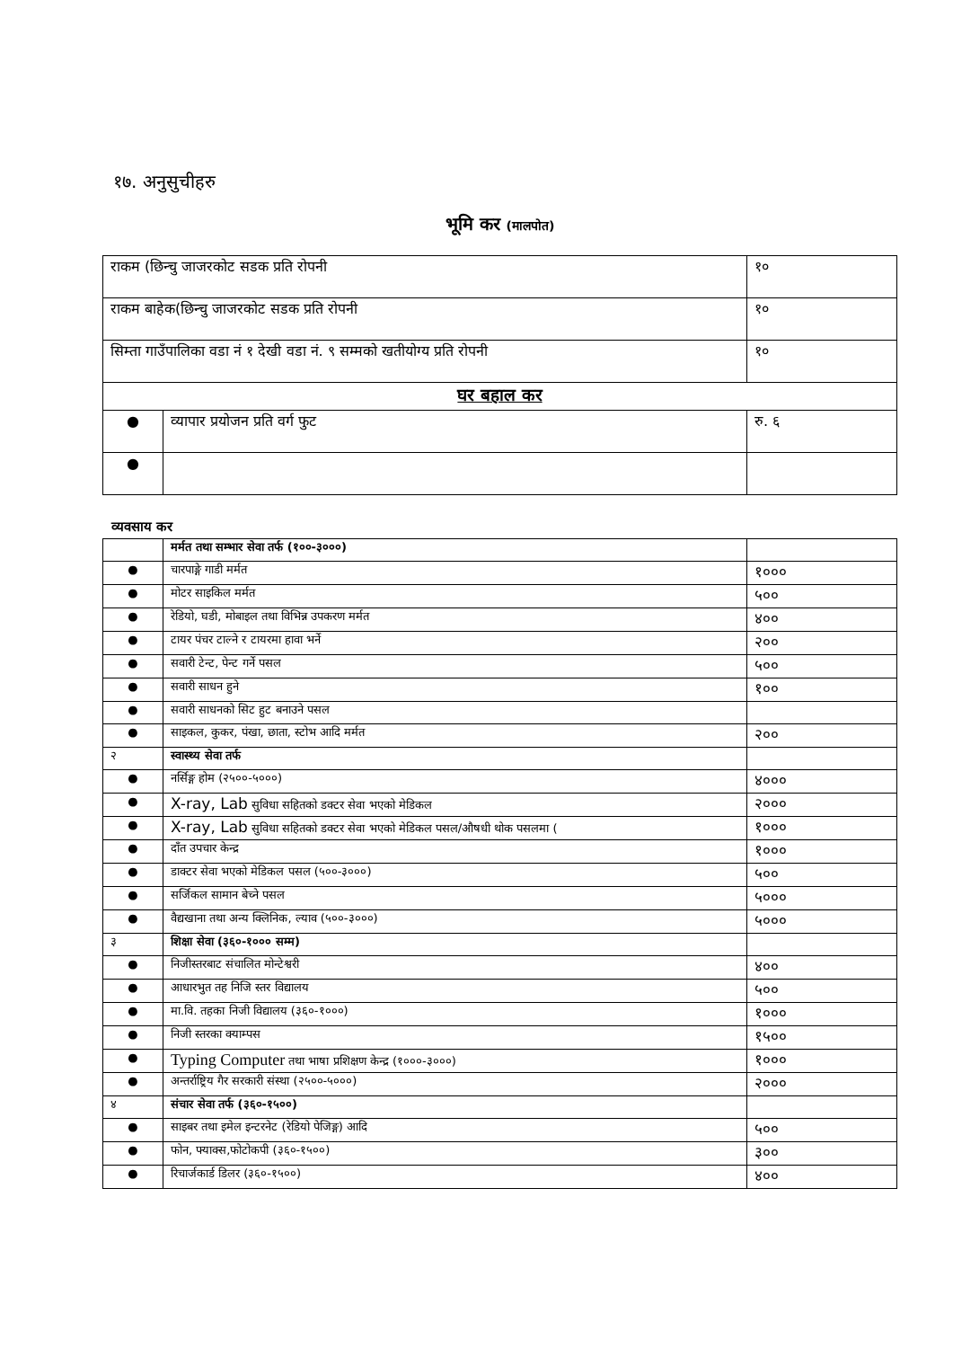१७. अनुसुचीहरु
भूमि कर (मालपोत)
| राकम (छिन्चु जाजरकोट सडक प्रति रोपनी | | १० |
| राकम बाहेक(छिन्चु जाजरकोट सडक प्रति रोपनी | | १० |
| सिम्ता गाउँपालिका वडा नं १ देखी वडा नं. ९ सम्मको खतीयोग्य प्रति रोपनी | | १० |
| घर बहाल कर | | |
| ● | व्यापार प्रयोजन प्रति वर्ग फुट | रु. ६ |
| ● | | |
व्यवसाय कर
| | मर्मत तथा सम्भार सेवा तर्फ (१००-३०००) | |
| ● | चारपाङ्गे गाडी मर्मत | १००० |
| ● | मोटर साइकिल मर्मत | ५०० |
| ● | रेडियो, घडी, मोबाइल तथा विभिन्न उपकरण मर्मत | ४०० |
| ● | टायर पंचर टाल्ने र टायरमा हावा भर्ने | २०० |
| ● | सवारी टेन्ट, पेन्ट गर्ने पसल | ५०० |
| ● | सवारी साधन हुने | १०० |
| ● | सवारी साधनको सिट हुट बनाउने पसल | |
| ● | साइकल, कुकर, पंखा, छाता, स्टोभ आदि मर्मत | २०० |
| २ | स्वास्थ्य सेवा तर्फ | |
| ● | नर्सिङ्ग होम (२५००-५०००) | ४००० |
| ● | X-ray, Lab सुविधा सहितको डक्टर सेवा भएको मेडिकल | २००० |
| ● | X-ray, Lab सुविधा सहितको डक्टर सेवा भएको मेडिकल पसल/औषधी थोक पसलमा ( | १००० |
| ● | दाँत उपचार केन्द्र | १००० |
| ● | डाक्टर सेवा भएको मेडिकल पसल (५००-३०००) | ५०० |
| ● | सर्जिकल सामान बेच्ने पसल | ५००० |
| ● | वैद्यखाना तथा अन्य क्लिनिक, ल्याव (५००-३०००) | ५००० |
| ३ | शिक्षा सेवा (३६०-१००० सम्म) | |
| ● | निजीस्तरबाट संचालित मोन्टेश्वरी | ४०० |
| ● | आधारभुत तह निजि स्तर विद्यालय | ५०० |
| ● | मा.वि. तहका निजी विद्यालय (३६०-१०००) | १००० |
| ● | निजी स्तरका क्याम्पस | १५०० |
| ● | Typing Computer तथा भाषा प्रशिक्षण केन्द्र (१०००-३०००) | १००० |
| ● | अन्तर्राष्ट्रिय गैर सरकारी संस्था (२५००-५०००) | २००० |
| ४ | संचार सेवा तर्फ (३६०-१५००) | |
| ● | साइबर तथा इमेल इन्टरनेट (रेडियो पेजिङ्ग) आदि | ५०० |
| ● | फोन, फ्याक्स,फोटोकपी (३६०-१५००) | ३०० |
| ● | रिचार्जकार्ड डिलर (३६०-१५००) | ४०० |